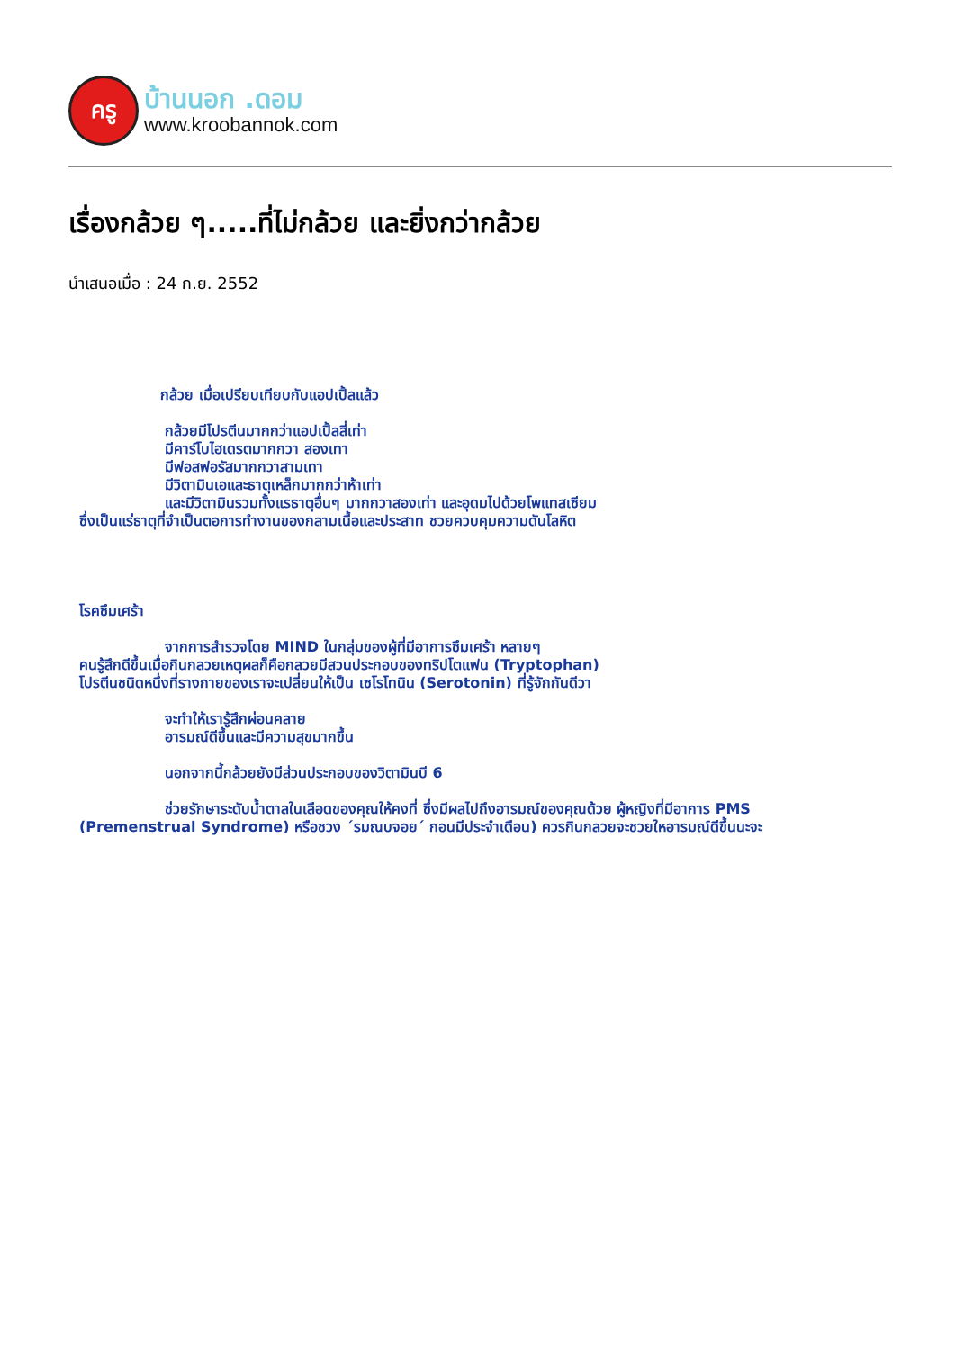ครู
บ้านนอก .ดอม
www.kroobannok.com
เรื่องกล้วย ๆ.....ที่ไม่กล้วย และยิ่งกว่ากล้วย
นำเสนอเมื่อ : 24 ก.ย. 2552
กล้วย เมื่อเปรียบเทียบกับแอปเปิ้ลแล้ว
กล้วยมีโปรตีนมากกว่าแอปเปิ้ลสี่เท่า
มีคาร์โบไฮเดรตมากกวา สองเทา
มีฟอสฟอรัสมากกวาสามเทา
มีวิตามินเอและธาตุเหล็กมากกว่าห้าเท่า
และมีวิตามินรวมทั้งแรธาตุอื่นๆ มากกวาสองเท่า และอุดมไปด้วยโพแทสเซียม
ซึ่งเป็นแร่ธาตุที่จำเป็นตอการทำงานของกลามเนื้อและประสาท ชวยควบคุมความดันโลหิต
โรคซึมเศร้า
จากการสำรวจโดย MIND ในกลุ่มของผู้ที่มีอาการซึมเศร้า หลายๆ
คนรู้สึกดีขึ้นเมื่อกินกลวยเหตุผลก็คือกลวยมีสวนประกอบของทริปโตแฟน (Tryptophan)
โปรตีนชนิดหนึ่งที่รางกายของเราจะเปลี่ยนให้เป็น เซโรโทนิน (Serotonin) ที่รู้จักกันดีวา
จะทำให้เรารู้สึกผ่อนคลาย
อารมณ์ดีขึ้นและมีความสุขมากขึ้น
นอกจากนี้กล้วยยังมีส่วนประกอบของวิตามินบี 6
ช่วยรักษาระดับน้ำตาลในเลือดของคุณให้คงที่ ซึ่งมีผลไปถึงอารมณ์ของคุณด้วย ผู้หญิงที่มีอาการ PMS
(Premenstrual Syndrome) หรือชวง ´รมณบจอย´ กอนมีประจำเดือน) ควรกินกลวยจะชวยใหอารมณ์ดีขึ้นนะจะ